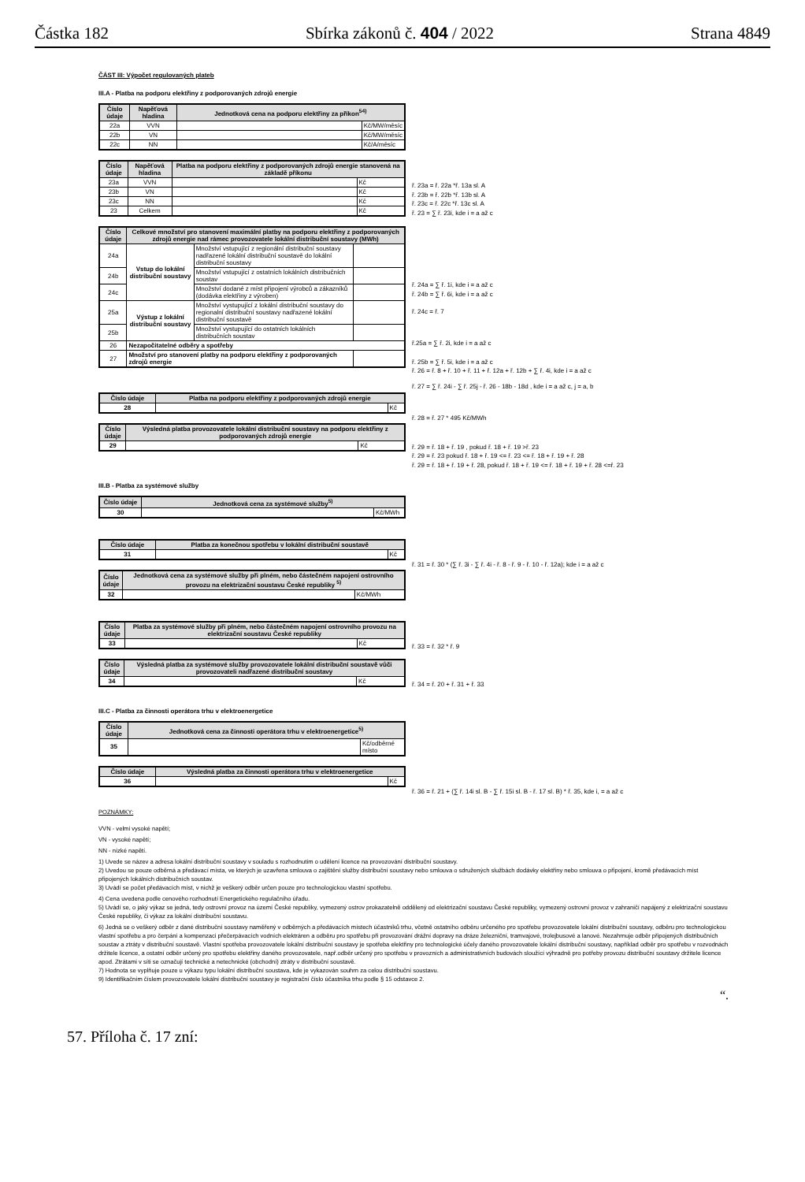Částka 182 Sbírka zákonů č. 404 / 2022 Strana 4849
ČÁST III: Výpočet regulovaných plateb
III.A - Platba na podporu elektřiny z podporovaných zdrojů energie
| Číslo údaje | Napěťová hladina | Jednotková cena na podporu elektřiny za příkon<sup>54)</sup> | |
| --- | --- | --- | --- |
| 22a | VVN | | Kč/MW/měsíc |
| 22b | VN | | Kč/MW/měsíc |
| 22c | NN | | Kč/A/měsíc |
| Číslo údaje | Napěťová hladina | Platba na podporu elektřiny z podporovaných zdrojů energie stanovená na základě příkonu | |
| --- | --- | --- | --- |
| 23a | VVN | | Kč |
| 23b | VN | | Kč |
| 23c | NN | | Kč |
| 23 | Celkem | | Kč |
ř. 23a = ř. 22a *ř. 13a sl. A
ř. 23b = ř. 22b *ř. 13b sl. A
ř. 23c = ř. 22c *ř. 13c sl. A
ř. 23 = ∑ ř. 23i, kde i = a až c
| Číslo údaje | Celkové množství pro stanovení maximální platby na podporu elektřiny z podporovaných zdrojů energie nad rámec provozovatele lokální distribuční soustavy (MWh) | | |
| --- | --- | --- | --- |
| 24a | Vstup do lokální distribuční soustavy | Množství vstupující z regionální distribuční soustavy nadřazené lokální distribuční soustavě do lokální distribuční soustavy | |
| 24b | | Množství vstupující z ostatních lokálních distribučních soustav | |
| 24c | | Množství dodané z míst připojení výrobců a zákazníků (dodávka elektřiny z výroben) | |
| 25a | Výstup z lokální distribuční soustavy | Množství vystupující z lokální distribuční soustavy do regionalní distribuční soustavy nadřazené lokální distribuční soustavě | |
| 25b | | Množství vystupující do ostatních lokálních distribučních soustav | |
| 26 | Nezapočitatelné odběry a spotřeby | | |
| 27 | Množství pro stanovení platby na podporu elektřiny z podporovaných zdrojů energie | | |
ř. 24a = ∑ ř. 1i, kde i = a až c
ř. 24b = ∑ ř. 6i, kde i = a až c
ř. 24c = ř. 7
ř.25a = ∑ ř. 2i, kde i = a až c
ř. 25b = ∑ ř. 5i, kde i = a až c
ř. 26 = ř. 8 + ř. 10 + ř. 11 + ř. 12a + ř. 12b + ∑ ř. 4i, kde i = a až c
ř. 27 = ∑ ř. 24i - ∑ ř. 25j - ř. 26 - 18b - 18d , kde i = a až c, j = a, b
| Číslo údaje | Platba na podporu elektřiny z podporovaných zdrojů energie | |
| --- | --- | --- |
| 28 | | Kč |
ř. 28 = ř. 27 * 495 Kč/MWh
| Číslo údaje | Výsledná platba provozovatele lokální distribuční soustavy na podporu elektřiny z podporovaných zdrojů energie | |
| --- | --- | --- |
| 29 | | Kč |
ř. 29 = ř. 18 + ř. 19 , pokud ř. 18 + ř. 19 >ř. 23
ř. 29 = ř. 23 pokud ř. 18 + ř. 19 <= ř. 23 <= ř. 18 + ř. 19 + ř. 28
ř. 29 = ř. 18 + ř. 19 + ř. 28, pokud ř. 18 + ř. 19 <= ř. 18 + ř. 19 + ř. 28 <=ř. 23
III.B - Platba za systémové služby
| Číslo údaje | Jednotková cena za systémové služby<sup>5)</sup> | |
| --- | --- | --- |
| 30 | | Kč/MWh |
| Číslo údaje | Platba za konečnou spotřebu v lokální distribuční soustavě | |
| --- | --- | --- |
| 31 | | Kč |
ř. 31 = ř. 30 * (∑ ř. 3i - ∑ ř. 4i - ř. 8 - ř. 9 - ř. 10 - ř. 12a); kde i = a až c
| Číslo údaje | Jednotková cena za systémové služby při plném, nebo částečném napojení ostrovního provozu na elektrizační soustavu České republiky <sup>5)</sup> | |
| --- | --- | --- |
| 32 | | Kč/MWh |
| Číslo údaje | Platba za systémové služby při plném, nebo částečném napojení ostrovního provozu na elektrizační soustavu České republiky | |
| --- | --- | --- |
| 33 | | Kč |
ř. 33 = ř. 32 * ř. 9
| Číslo údaje | Výsledná platba za systémové služby provozovatele lokální distribuční soustavě vůči provozovateli nadřazené distribuční soustavy | |
| --- | --- | --- |
| 34 | | Kč |
ř. 34 = ř. 20 + ř. 31 + ř. 33
III.C - Platba za činnosti operátora trhu v elektroenergetice
| Číslo údaje | Jednotková cena za činnosti operátora trhu v elektroenergetice<sup>5)</sup> | |
| --- | --- | --- |
| 35 | | Kč/odběrné místo |
| Číslo údaje | Výsledná platba za činnosti operátora trhu v elektroenergetice | |
| --- | --- | --- |
| 36 | | Kč |
ř. 36 = ř. 21 + (∑ ř. 14i sl. B - ∑ ř. 15i sl. B - ř. 17 sl. B) * ř. 35, kde i, = a až c
POZNÁMKY:
VVN - velmi vysoké napětí;
VN - vysoké napětí;
NN - nízké napětí.
1) Uvede se název a adresa lokální distribuční soustavy v souladu s rozhodnutím o udělení licence na provozování distribuční soustavy.
2) Uvedou se pouze odběrná a předávací místa, ve kterých je uzavřena smlouva o zajištění služby distribuční soustavy nebo smlouva o sdružených službách dodávky elektřiny nebo smlouva o připojení, kromě předávacích míst připojených lokálních distribučních soustav.
3) Uvádí se počet předávacích míst, v nichž je veškerý odběr určen pouze pro technologickou vlastní spotřebu.
4) Cena uvedena podle cenového rozhodnutí Energetického regulačního úřadu.
5) Uvádí se, o jaký výkaz se jedná, tedy ostrovní provoz na území České republiky, vymezený ostrov prokazatelně oddělený od elektrizační soustavu České republiky, vymezený ostrovní provoz v zahraničí napájený z elektrizační soustavu České republiky, či výkaz za lokální distribuční soustavu.
6) Jedná se o veškerý odběr z dané distribuční soustavy naměřený v odběrných a předávacích místech účastníků trhu, včetně ostatního odběru určeného pro spotřebu provozovatele lokální distribuční soustavy, odběru pro technologickou vlastní spotřebu a pro čerpání a kompenzaci přečerpávacích vodních elektráren a odběru pro spotřebu při provozování drážní dopravy na dráze železniční, tramvajové, trolejbusové a lanové. Nezahrnuje odběr připojených distribučních soustav a ztráty v distribuční soustavě. Vlastní spotřeba provozovatele lokální distribuční soustavy je spotřeba elektřiny pro technologické účely daného provozovatele lokální distribuční soustavy, například odběr pro spotřebu v rozvodnách držitele licence, a ostatní odběr určený pro spotřebu elektřiny daného provozovatele, např.odběr určený pro spotřebu v provozních a administrativních budovách sloužící výhradně pro potřeby provozu distribuční soustavy držitele licence apod. Ztrátami v síti se označují technické a netechnické (obchodní) ztráty v distribuční soustavě.
7) Hodnota se vyplňuje pouze u výkazu typu lokální distribuční soustava, kde je vykazován souhrn za celou distribuční soustavu.
9) Identifikačním číslem provozovatele lokální distribuční soustavy je registrační číslo účastníka trhu podle § 15 odstavce 2.
“.
57. Příloha č. 17 zní: